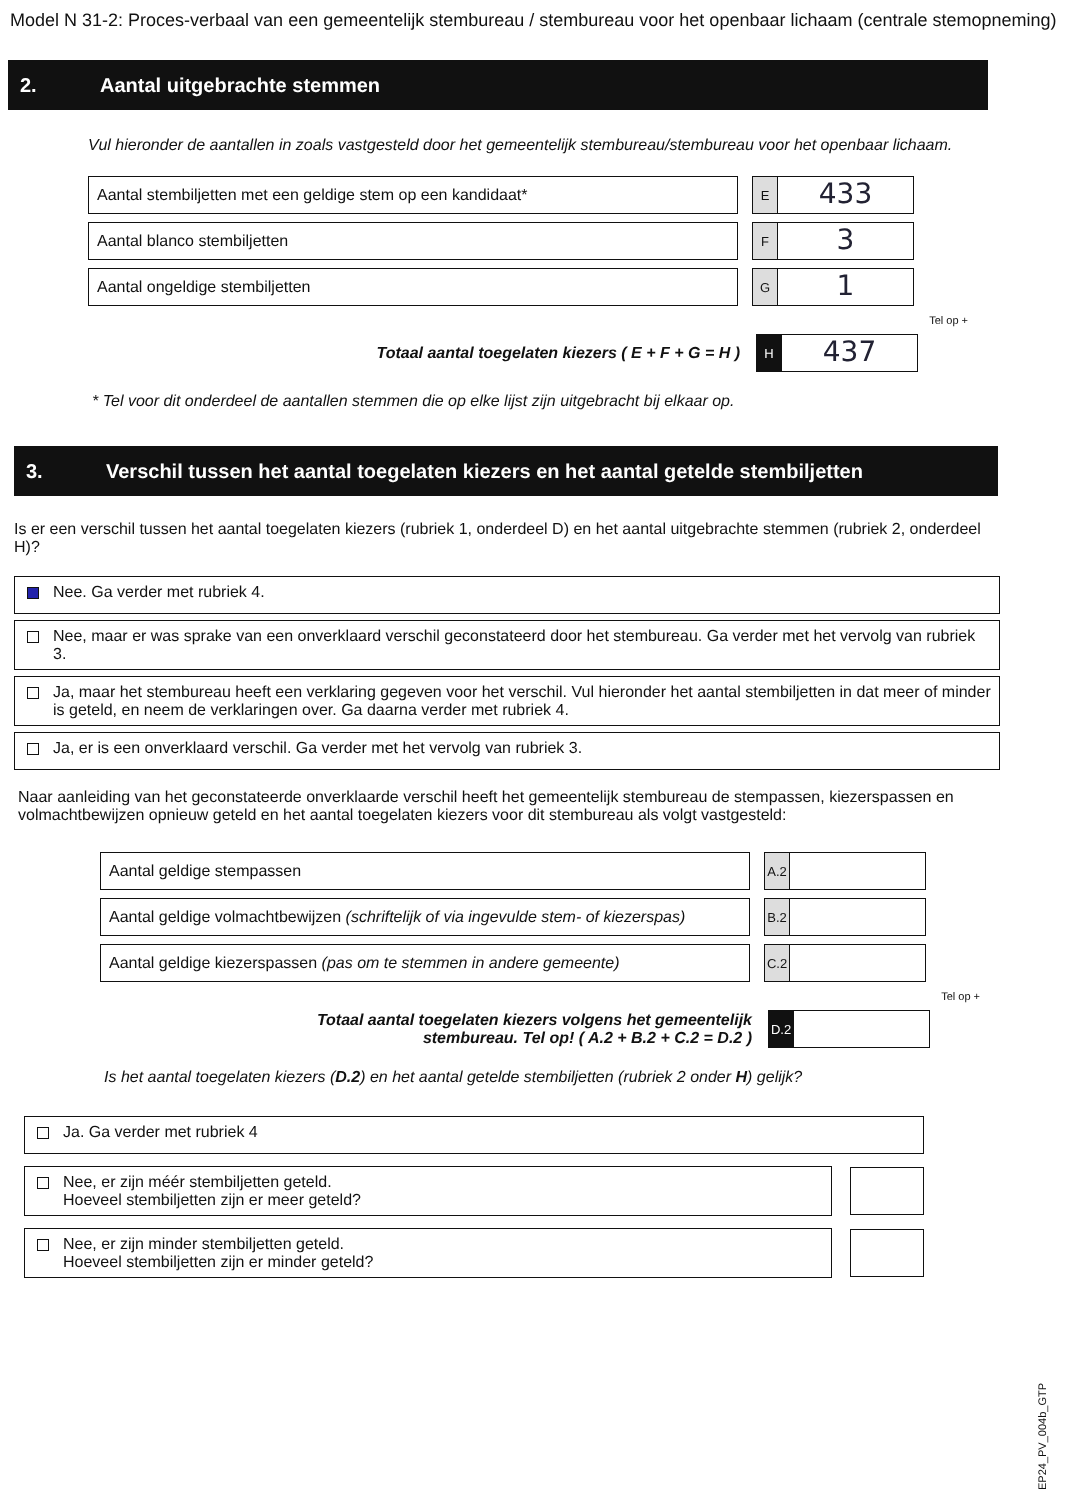Model N 31-2: Proces-verbaal van een gemeentelijk stembureau / stembureau voor het openbaar lichaam (centrale stemopneming)
2. Aantal uitgebrachte stemmen
Vul hieronder de aantallen in zoals vastgesteld door het gemeentelijk stembureau/stembureau voor het openbaar lichaam.
Aantal stembiljetten met een geldige stem op een kandidaat*
E
433
Aantal blanco stembiljetten
F
3
Aantal ongeldige stembiljetten
G
1
Tel op +
Totaal aantal toegelaten kiezers ( E + F + G = H )
H
437
* Tel voor dit onderdeel de aantallen stemmen die op elke lijst zijn uitgebracht bij elkaar op.
3. Verschil tussen het aantal toegelaten kiezers en het aantal getelde stembiljetten
Is er een verschil tussen het aantal toegelaten kiezers (rubriek 1, onderdeel D) en het aantal uitgebrachte stemmen (rubriek 2, onderdeel H)?
Nee. Ga verder met rubriek 4.
Nee, maar er was sprake van een onverklaard verschil geconstateerd door het stembureau. Ga verder met het vervolg van rubriek 3.
Ja, maar het stembureau heeft een verklaring gegeven voor het verschil. Vul hieronder het aantal stembiljetten in dat meer of minder is geteld, en neem de verklaringen over. Ga daarna verder met rubriek 4.
Ja, er is een onverklaard verschil. Ga verder met het vervolg van rubriek 3.
Naar aanleiding van het geconstateerde onverklaarde verschil heeft het gemeentelijk stembureau de stempassen, kiezerspassen en volmachtbewijzen opnieuw geteld en het aantal toegelaten kiezers voor dit stembureau als volgt vastgesteld:
Aantal geldige stempassen
A.2
Aantal geldige volmachtbewijzen (schriftelijk of via ingevulde stem- of kiezerspas)
B.2
Aantal geldige kiezerspassen (pas om te stemmen in andere gemeente)
C.2
Tel op +
Totaal aantal toegelaten kiezers volgens het gemeentelijk
stembureau. Tel op! ( A.2 + B.2 + C.2 = D.2 )
D.2
Is het aantal toegelaten kiezers (D.2) en het aantal getelde stembiljetten (rubriek 2 onder H) gelijk?
Ja. Ga verder met rubriek 4
Nee, er zijn méér stembiljetten geteld.
Hoeveel stembiljetten zijn er meer geteld?
Nee, er zijn minder stembiljetten geteld.
Hoeveel stembiljetten zijn er minder geteld?
EP24_PV_004b_GTP